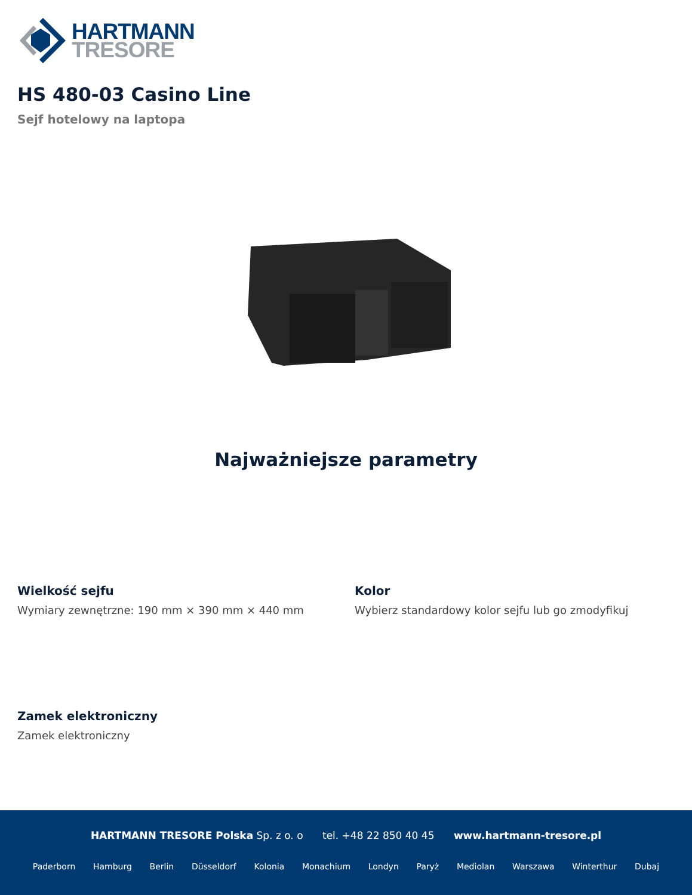HARTMANN
TRESORE
HS 480-03 Casino Line
Sejf hotelowy na laptopa
Najważniejsze parametry
Wielkość sejfu
Wymiary zewnętrzne: 190 mm × 390 mm × 440 mm
Kolor
Wybierz standardowy kolor sejfu lub go zmodyfikuj
Zamek elektroniczny
Zamek elektroniczny
HARTMANN TRESORE Polska Sp. z o. o tel. +48 22 850 40 45 www.hartmann-tresore.pl
Paderborn Hamburg Berlin Düsseldorf Kolonia Monachium Londyn Paryż Mediolan Warszawa Winterthur Dubaj